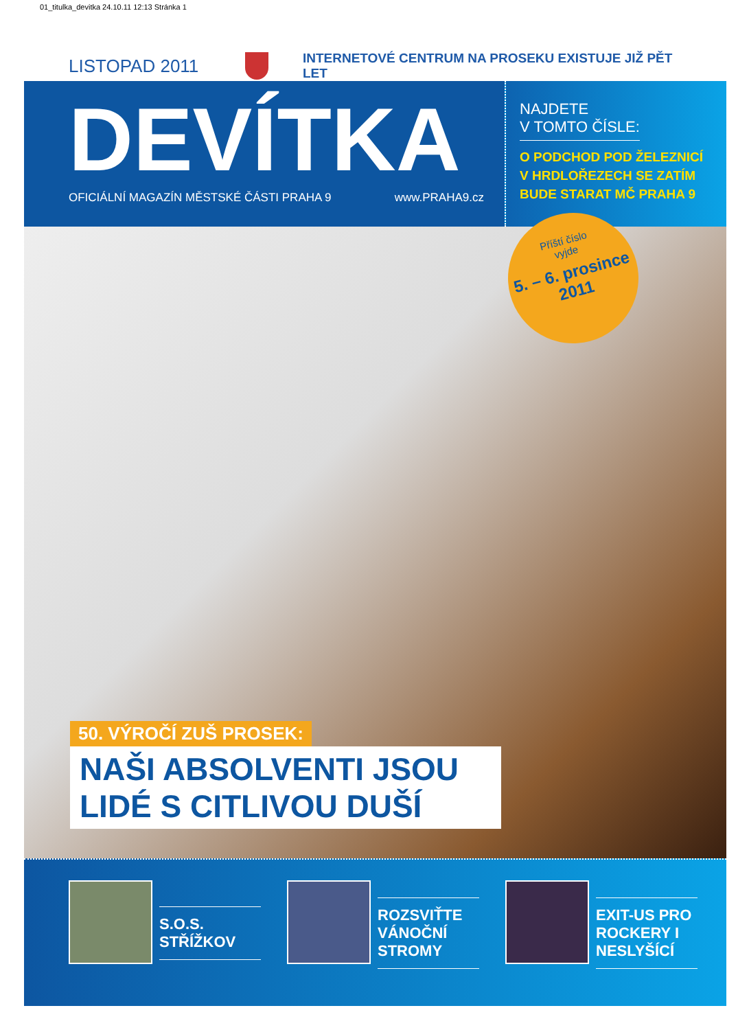01_titulka_devitka 24.10.11 12:13 Stránka 1
LISTOPAD 2011
INTERNETOVÉ CENTRUM NA PROSEKU EXISTUJE JIŽ PĚT LET
DEVÍTKA
OFICIÁLNÍ MAGAZÍN MĚSTSKÉ ČÁSTI PRAHA 9 www.PRAHA9.cz
NAJDETE
V TOMTO ČÍSLE:
O PODCHOD POD ŽELEZNICÍ V HRDLOŘEZECH SE ZATÍM BUDE STARAT MČ PRAHA 9
Příští číslo
vyjde
5. – 6. prosince
2011
50. VÝROČÍ ZUŠ PROSEK:
NAŠI ABSOLVENTI JSOU LIDÉ S CITLIVOU DUŠÍ
S.O.S. STŘÍŽKOV ROZSVIŤTE VÁNOČNÍ STROMY EXIT-US PRO ROCKERY I NESLYŠÍCÍ